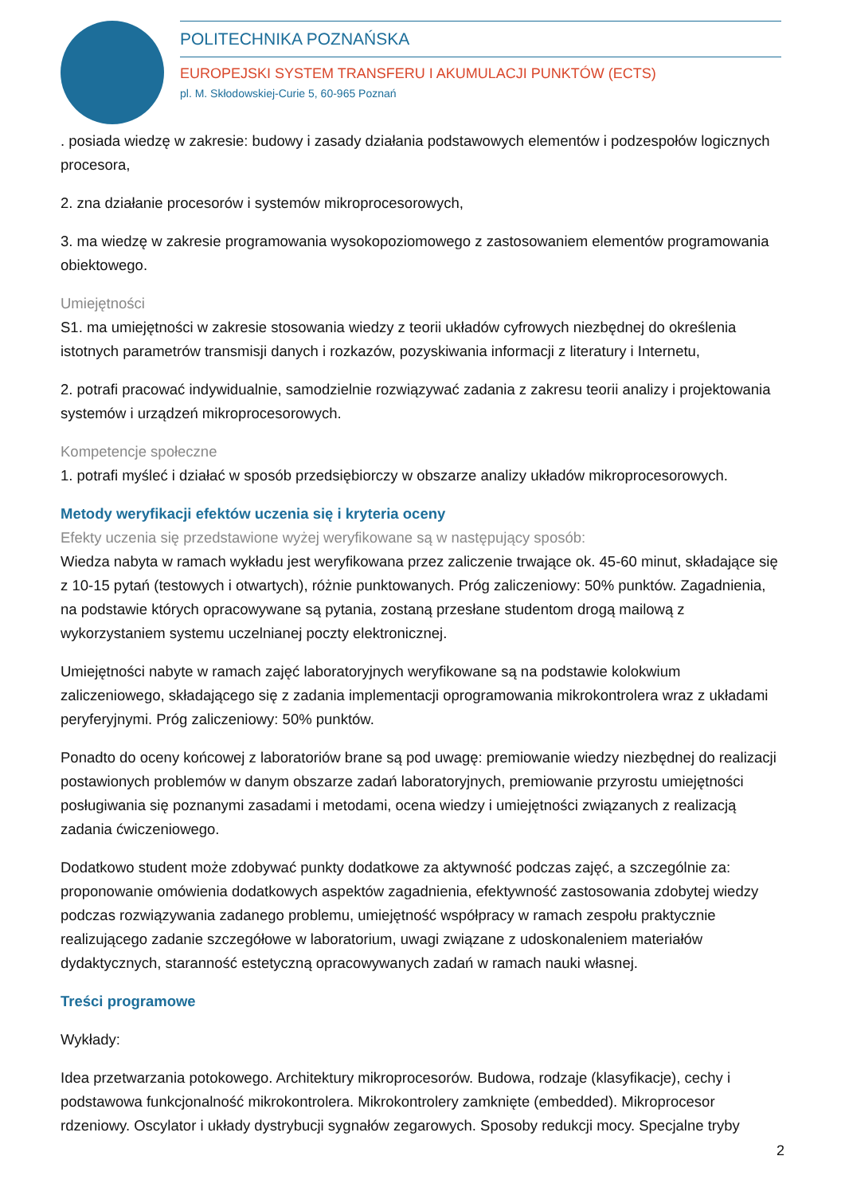POLITECHNIKA POZNAŃSKA
EUROPEJSKI SYSTEM TRANSFERU I AKUMULACJI PUNKTÓW (ECTS)
pl. M. Skłodowskiej-Curie 5, 60-965 Poznań
. posiada wiedzę w zakresie: budowy i zasady działania podstawowych elementów i podzespołów logicznych procesora,
2. zna działanie procesorów i systemów mikroprocesorowych,
3. ma wiedzę w zakresie programowania wysokopoziomowego z zastosowaniem elementów programowania obiektowego.
Umiejętności
S1. ma umiejętności w zakresie stosowania wiedzy z teorii układów cyfrowych niezbędnej do określenia istotnych parametrów transmisji danych i rozkazów, pozyskiwania informacji z literatury i Internetu,
2. potrafi pracować indywidualnie, samodzielnie rozwiązywać zadania z zakresu teorii analizy i projektowania systemów i urządzeń mikroprocesorowych.
Kompetencje społeczne
1. potrafi myśleć i działać w sposób przedsiębiorczy w obszarze analizy układów mikroprocesorowych.
Metody weryfikacji efektów uczenia się i kryteria oceny
Efekty uczenia się przedstawione wyżej weryfikowane są w następujący sposób:
Wiedza nabyta w ramach wykładu jest weryfikowana przez zaliczenie trwające ok. 45-60 minut, składające się z 10-15 pytań (testowych i otwartych), różnie punktowanych. Próg zaliczeniowy: 50% punktów. Zagadnienia, na podstawie których opracowywane są pytania, zostaną przesłane studentom drogą mailową z wykorzystaniem systemu uczelnianej poczty elektronicznej.
Umiejętności nabyte w ramach zajęć laboratoryjnych weryfikowane są na podstawie kolokwium zaliczeniowego, składającego się z zadania implementacji oprogramowania mikrokontrolera wraz z układami peryferyjnymi. Próg zaliczeniowy: 50% punktów.
Ponadto do oceny końcowej z laboratoriów brane są pod uwagę: premiowanie wiedzy niezbędnej do realizacji postawionych problemów w danym obszarze zadań laboratoryjnych, premiowanie przyrostu umiejętności posługiwania się poznanymi zasadami i metodami, ocena wiedzy i umiejętności związanych z realizacją zadania ćwiczeniowego.
Dodatkowo student może zdobywać punkty dodatkowe za aktywność podczas zajęć, a szczególnie za: proponowanie omówienia dodatkowych aspektów zagadnienia, efektywność zastosowania zdobytej wiedzy podczas rozwiązywania zadanego problemu, umiejętność współpracy w ramach zespołu praktycznie realizującego zadanie szczegółowe w laboratorium, uwagi związane z udoskonaleniem materiałów dydaktycznych, staranność estetyczną opracowywanych zadań w ramach nauki własnej.
Treści programowe
Wykłady:
Idea przetwarzania potokowego. Architektury mikroprocesorów. Budowa, rodzaje (klasyfikacje), cechy i podstawowa funkcjonalność mikrokontrolera. Mikrokontrolery zamknięte (embedded). Mikroprocesor rdzeniowy. Oscylator i układy dystrybucji sygnałów zegarowych. Sposoby redukcji mocy. Specjalne tryby
2